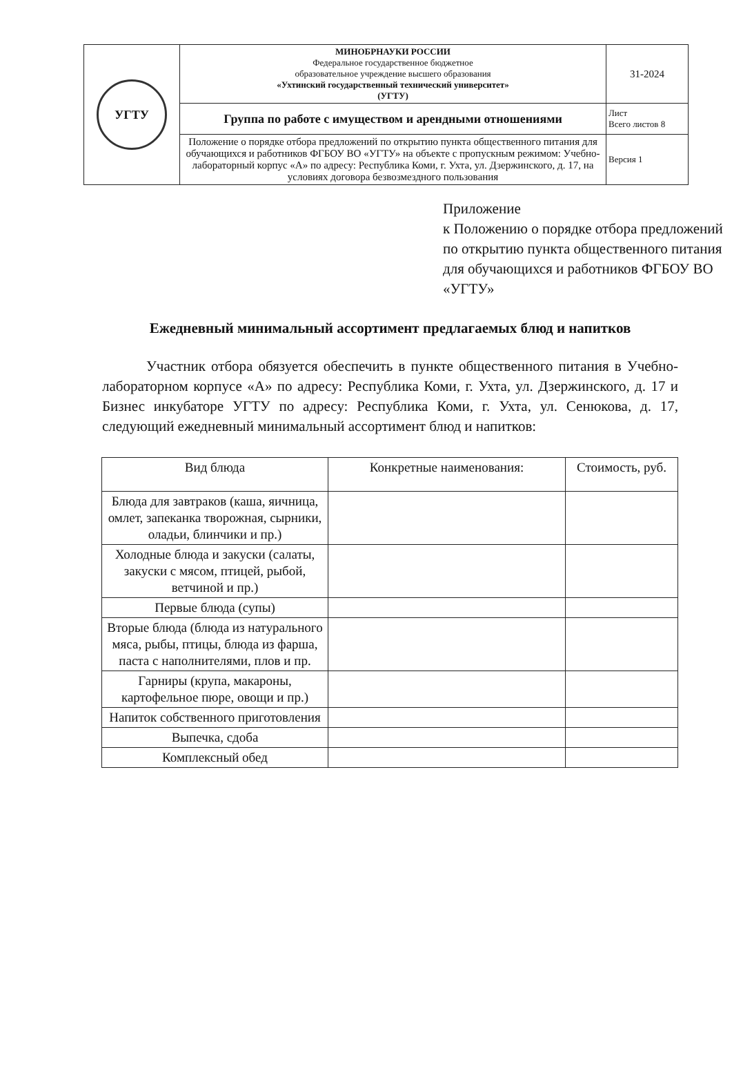| УГТУ | МИНОБРНАУКИ РОССИИ Федеральное государственное бюджетное образовательное учреждение высшего образования «Ухтинский государственный технический университет» (УГТУ) | 31-2024 |
| | Группа по работе с имуществом и арендными отношениями | Лист Всего листов 8 |
| | Положение о порядке отбора предложений по открытию пункта общественного питания для обучающихся и работников ФГБОУ ВО «УГТУ» на объекте с пропускным режимом: Учебно-лабораторный корпус «А» по адресу: Республика Коми, г. Ухта, ул. Дзержинского, д. 17, на условиях договора безвозмездного пользования | Версия 1 |
Приложение
к Положению о порядке отбора предложений
по открытию пункта общественного питания
для обучающихся и работников ФГБОУ ВО «УГТУ»
Ежедневный минимальный ассортимент предлагаемых блюд и напитков
Участник отбора обязуется обеспечить в пункте общественного питания в Учебно-лабораторном корпусе «А» по адресу: Республика Коми, г. Ухта, ул. Дзержинского, д. 17 и Бизнес инкубаторе УГТУ по адресу: Республика Коми, г. Ухта, ул. Сенюкова, д. 17, следующий ежедневный минимальный ассортимент блюд и напитков:
| Вид блюда | Конкретные наименования: | Стоимость, руб. |
| --- | --- | --- |
| Блюда для завтраков (каша, яичница, омлет, запеканка творожная, сырники, оладьи, блинчики и пр.) | | |
| Холодные блюда и закуски (салаты, закуски с мясом, птицей, рыбой, ветчиной и пр.) | | |
| Первые блюда (супы) | | |
| Вторые блюда (блюда из натурального мяса, рыбы, птицы, блюда из фарша, паста с наполнителями, плов и пр. | | |
| Гарниры (крупа, макароны, картофельное пюре, овощи и пр.) | | |
| Напиток собственного приготовления | | |
| Выпечка, сдоба | | |
| Комплексный обед | | |